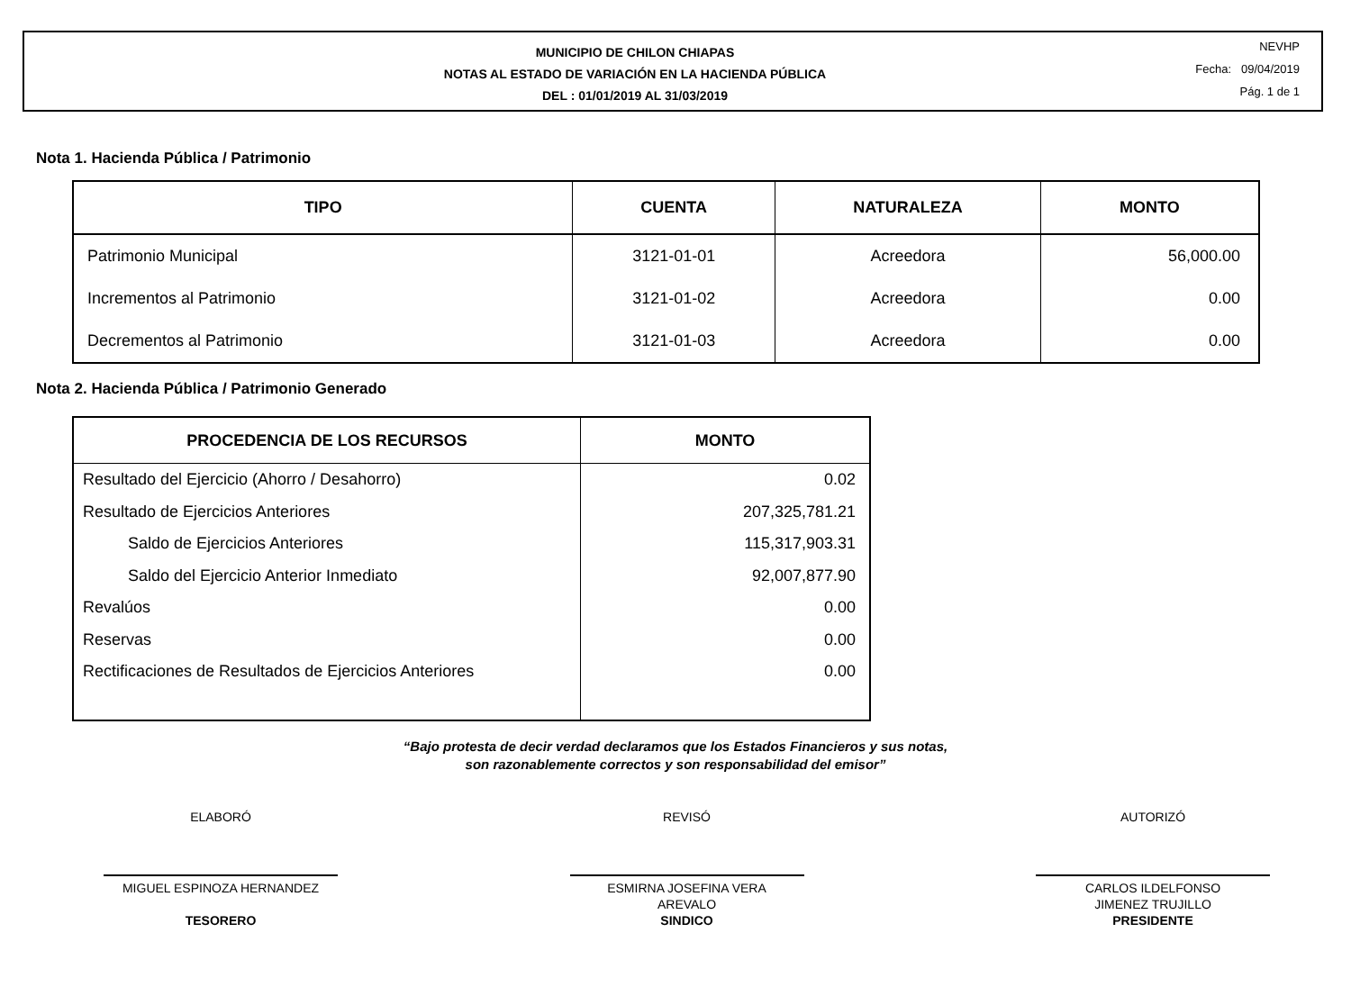MUNICIPIO DE CHILON CHIAPAS
NOTAS AL ESTADO DE VARIACIÓN EN LA HACIENDA PÚBLICA
DEL : 01/01/2019 AL 31/03/2019
NEVHP
Fecha: 09/04/2019
Pág. 1 de 1
Nota 1. Hacienda Pública / Patrimonio
| TIPO | CUENTA | NATURALEZA | MONTO |
| --- | --- | --- | --- |
| Patrimonio Municipal | 3121-01-01 | Acreedora | 56,000.00 |
| Incrementos al Patrimonio | 3121-01-02 | Acreedora | 0.00 |
| Decrementos al Patrimonio | 3121-01-03 | Acreedora | 0.00 |
Nota 2. Hacienda Pública / Patrimonio Generado
| PROCEDENCIA DE LOS RECURSOS | MONTO |
| --- | --- |
| Resultado del Ejercicio (Ahorro / Desahorro) | 0.02 |
| Resultado de Ejercicios Anteriores | 207,325,781.21 |
| Saldo de Ejercicios Anteriores | 115,317,903.31 |
| Saldo del Ejercicio Anterior Inmediato | 92,007,877.90 |
| Revalúos | 0.00 |
| Reservas | 0.00 |
| Rectificaciones de Resultados de Ejercicios Anteriores | 0.00 |
“Bajo protesta de decir verdad declaramos que los Estados Financieros y sus notas,
son razonablemente correctos y son responsabilidad del emisor”
ELABORÓ
MIGUEL ESPINOZA HERNANDEZ
TESORERO
REVISÓ
ESMIRNA JOSEFINA VERA
AREVALO
SINDICO
AUTORIZÓ
CARLOS ILDELFONSO
JIMENEZ TRUJILLO
PRESIDENTE